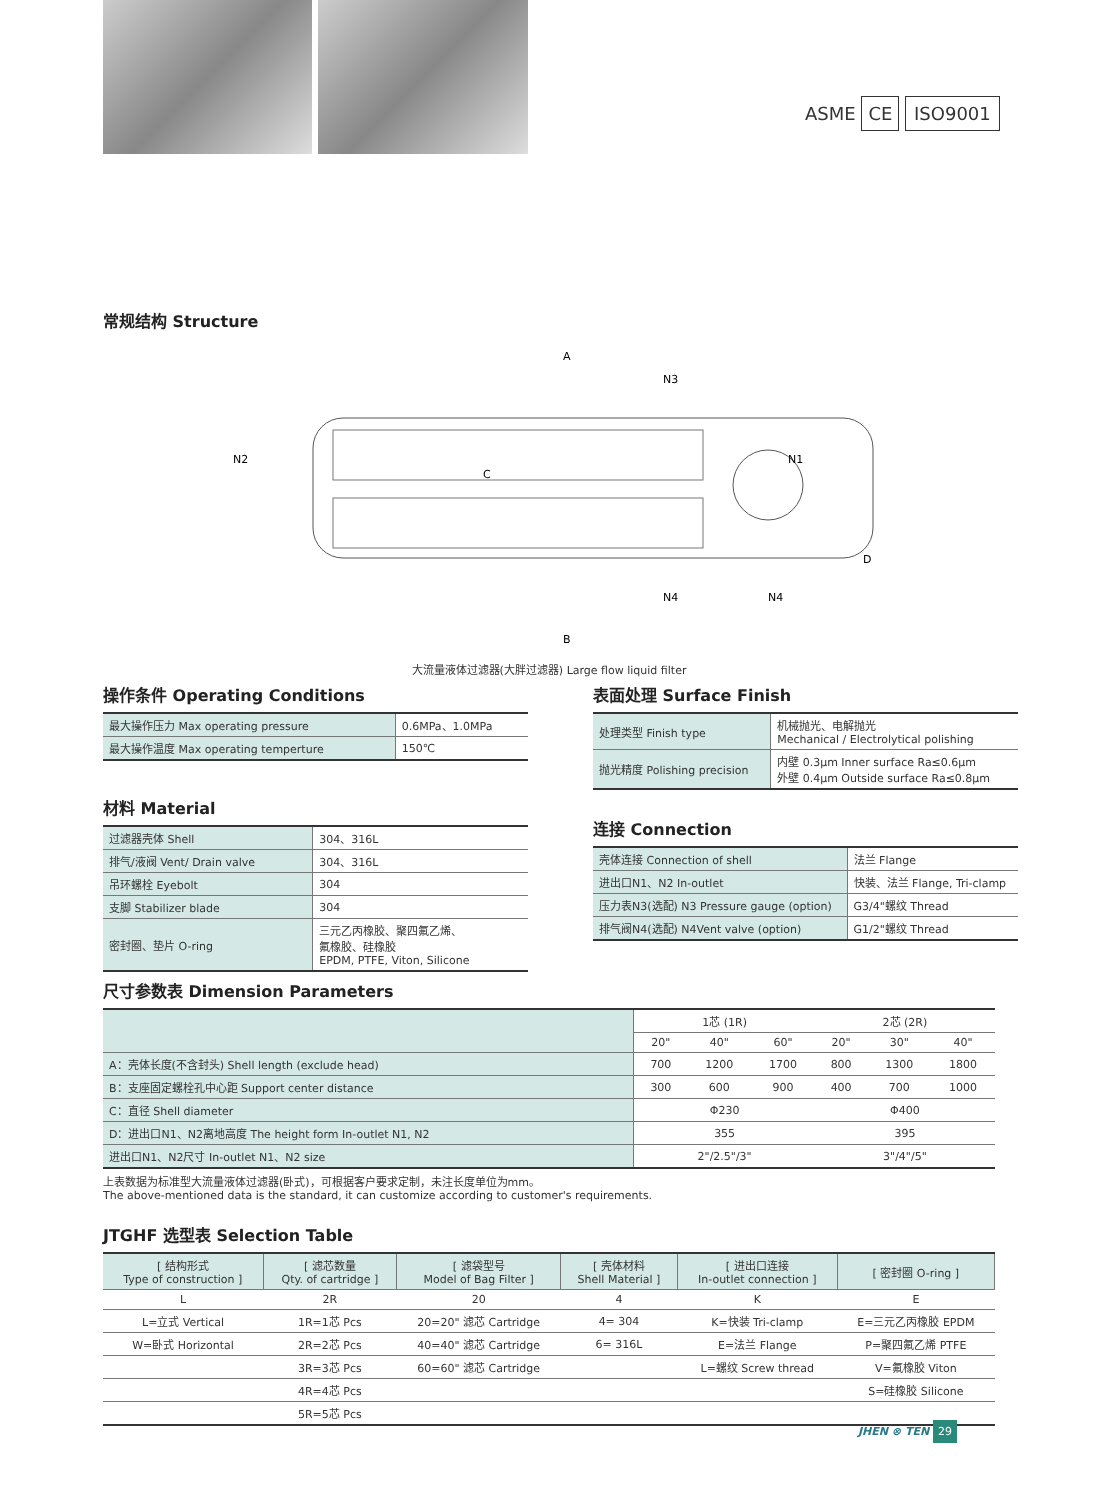ASME CE ISO9001
常规结构 Structure
A
B
N2
N3
N1
N4
N4
D
C
大流量液体过滤器(大胖过滤器) Large flow liquid filter
操作条件 Operating Conditions
| 最大操作压力 Max operating pressure | 0.6MPa、1.0MPa |
| 最大操作温度 Max operating temperture | 150℃ |
材料 Material
| 过滤器壳体 Shell | 304、316L |
| 排气/液阀 Vent/ Drain valve | 304、316L |
| 吊环螺栓 Eyebolt | 304 |
| 支脚 Stabilizer blade | 304 |
| 密封圈、垫片 O-ring | 三元乙丙橡胶、聚四氟乙烯、 氟橡胶、硅橡胶 EPDM, PTFE, Viton, Silicone |
表面处理 Surface Finish
| 处理类型 Finish type | 机械抛光、电解抛光 Mechanical / Electrolytical polishing |
| 抛光精度 Polishing precision | 内壁 0.3μm Inner surface Ra≤0.6μm 外壁 0.4μm Outside surface Ra≤0.8μm |
连接 Connection
| 壳体连接 Connection of shell | 法兰 Flange |
| 进出口N1、N2 In-outlet | 快装、法兰 Flange, Tri-clamp |
| 压力表N3(选配) N3 Pressure gauge (option) | G3/4"螺纹 Thread |
| 排气阀N4(选配) N4Vent valve (option) | G1/2"螺纹 Thread |
尺寸参数表 Dimension Parameters
| | 1芯 (1R) | | | 2芯 (2R) | | |
| | 20" | 40" | 60" | 20" | 30" | 40" |
| A：壳体长度(不含封头) Shell length (exclude head) | 700 | 1200 | 1700 | 800 | 1300 | 1800 |
| B：支座固定螺栓孔中心距 Support center distance | 300 | 600 | 900 | 400 | 700 | 1000 |
| C：直径 Shell diameter | Φ230 | | | Φ400 | | |
| D：进出口N1、N2离地高度 The height form In-outlet N1, N2 | 355 | | | 395 | | |
| 进出口N1、N2尺寸 In-outlet N1、N2 size | 2"/2.5"/3" | | | 3"/4"/5" | | |
上表数据为标准型大流量液体过滤器(卧式)，可根据客户要求定制，未注长度单位为mm。
The above-mentioned data is the standard, it can customize according to customer's requirements.
JTGHF 选型表 Selection Table
| [ 结构形式 Type of construction ] | [ 滤芯数量 Qty. of cartridge ] | [ 滤袋型号 Model of Bag Filter ] | [ 壳体材料 Shell Material ] | [ 进出口连接 In-outlet connection ] | [ 密封圈 O-ring ] |
| L | 2R | 20 | 4 | K | E |
| L=立式 Vertical | 1R=1芯 Pcs | 20=20" 滤芯 Cartridge | 4= 304 | K=快装 Tri-clamp | E=三元乙丙橡胶 EPDM |
| W=卧式 Horizontal | 2R=2芯 Pcs | 40=40" 滤芯 Cartridge | 6= 316L | E=法兰 Flange | P=聚四氟乙烯 PTFE |
| | 3R=3芯 Pcs | 60=60" 滤芯 Cartridge | | L=螺纹 Screw thread | V=氟橡胶 Viton |
| | 4R=4芯 Pcs | | | | S=硅橡胶 Silicone |
| | 5R=5芯 Pcs | | | | |
JHEN ⊗ TEN 29